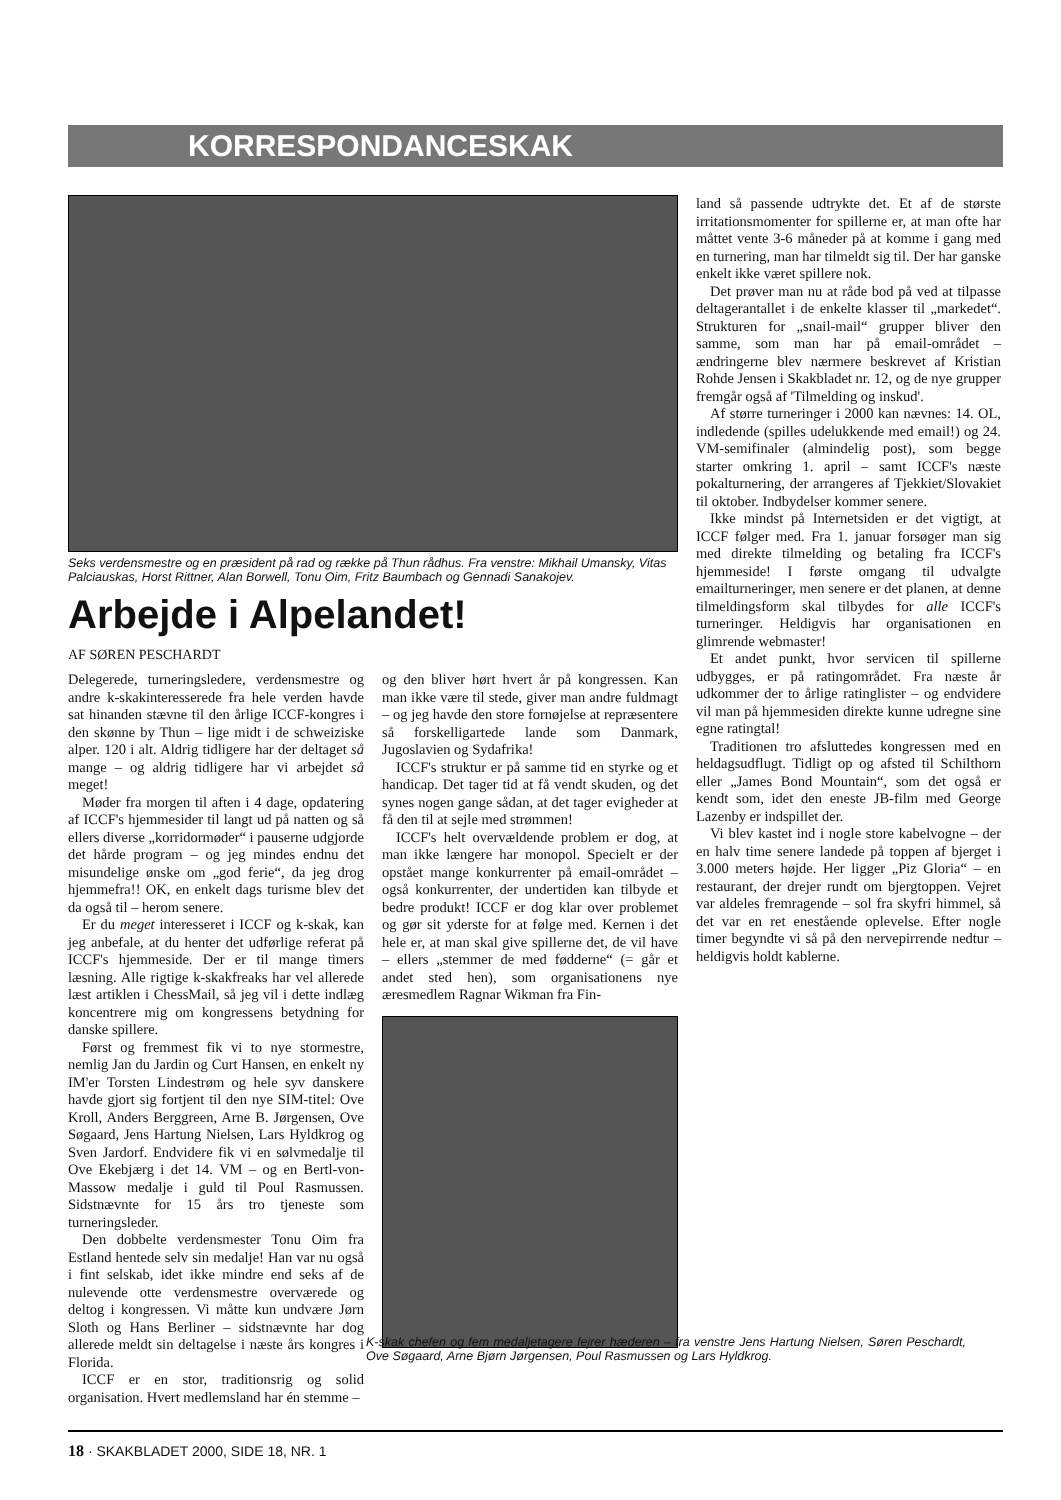KORRESPONDANCESKAK
Seks verdensmestre og en præsident på rad og række på Thun rådhus. Fra venstre: Mikhail Umansky, Vitas Palciauskas, Horst Rittner, Alan Borwell, Tonu Oim, Fritz Baumbach og Gennadi Sanakojev.
Arbejde i Alpelandet!
AF SØREN PESCHARDT
Delegerede, turneringsledere, verdensmestre og andre k-skakinteresserede fra hele verden havde sat hinanden stævne til den årlige ICCF-kongres i den skønne by Thun – lige midt i de schweiziske alper. 120 i alt. Aldrig tidligere har der deltaget så mange – og aldrig tidligere har vi arbejdet så meget!
Møder fra morgen til aften i 4 dage, opdatering af ICCF's hjemmesider til langt ud på natten og så ellers diverse „korridormøder“ i pauserne udgjorde det hårde program – og jeg mindes endnu det misundelige ønske om „god ferie“, da jeg drog hjemmefra!! OK, en enkelt dags turisme blev det da også til – herom senere.
Er du meget interesseret i ICCF og k-skak, kan jeg anbefale, at du henter det udførlige referat på ICCF's hjemmeside. Der er til mange timers læsning. Alle rigtige k-skakfreaks har vel allerede læst artiklen i ChessMail, så jeg vil i dette indlæg koncentrere mig om kongressens betydning for danske spillere.
Først og fremmest fik vi to nye stormestre, nemlig Jan du Jardin og Curt Hansen, en enkelt ny IM'er Torsten Lindestrøm og hele syv danskere havde gjort sig fortjent til den nye SIM-titel: Ove Kroll, Anders Berggreen, Arne B. Jørgensen, Ove Søgaard, Jens Hartung Nielsen, Lars Hyldkrog og Sven Jardorf. Endvidere fik vi en sølvmedalje til Ove Ekebjærg i det 14. VM – og en Bertl-von-Massow medalje i guld til Poul Rasmussen. Sidstnævnte for 15 års tro tjeneste som turneringsleder.
Den dobbelte verdensmester Tonu Oim fra Estland hentede selv sin medalje! Han var nu også i fint selskab, idet ikke mindre end seks af de nulevende otte verdensmestre overværede og deltog i kongressen. Vi måtte kun undvære Jørn Sloth og Hans Berliner – sidstnævnte har dog allerede meldt sin deltagelse i næste års kongres i Florida.
ICCF er en stor, traditionsrig og solid organisation. Hvert medlemsland har én stemme –
og den bliver hørt hvert år på kongressen. Kan man ikke være til stede, giver man andre fuldmagt – og jeg havde den store fornøjelse at repræsentere så forskelligartede lande som Danmark, Jugoslavien og Sydafrika!
ICCF's struktur er på samme tid en styrke og et handicap. Det tager tid at få vendt skuden, og det synes nogen gange sådan, at det tager evigheder at få den til at sejle med strømmen!
ICCF's helt overvældende problem er dog, at man ikke længere har monopol. Specielt er der opstået mange konkurrenter på email-området – også konkurrenter, der undertiden kan tilbyde et bedre produkt! ICCF er dog klar over problemet og gør sit yderste for at følge med. Kernen i det hele er, at man skal give spillerne det, de vil have – ellers „stemmer de med fødderne“ (= går et andet sted hen), som organisationens nye æresmedlem Ragnar Wikman fra Fin-
land så passende udtrykte det. Et af de største irritationsmomenter for spillerne er, at man ofte har måttet vente 3-6 måneder på at komme i gang med en turnering, man har tilmeldt sig til. Der har ganske enkelt ikke været spillere nok.
Det prøver man nu at råde bod på ved at tilpasse deltagerantallet i de enkelte klasser til „markedet“. Strukturen for „snail-mail“ grupper bliver den samme, som man har på email-området – ændringerne blev nærmere beskrevet af Kristian Rohde Jensen i Skakbladet nr. 12, og de nye grupper fremgår også af 'Tilmelding og inskud'.
Af større turneringer i 2000 kan nævnes: 14. OL, indledende (spilles udelukkende med email!) og 24. VM-semifinaler (almindelig post), som begge starter omkring 1. april – samt ICCF's næste pokalturnering, der arrangeres af Tjekkiet/Slovakiet til oktober. Indbydelser kommer senere.
Ikke mindst på Internetsiden er det vigtigt, at ICCF følger med. Fra 1. januar forsøger man sig med direkte tilmelding og betaling fra ICCF's hjemmeside! I første omgang til udvalgte emailturneringer, men senere er det planen, at denne tilmeldingsform skal tilbydes for alle ICCF's turneringer. Heldigvis har organisationen en glimrende webmaster!
Et andet punkt, hvor servicen til spillerne udbygges, er på ratingområdet. Fra næste år udkommer der to årlige ratinglister – og endvidere vil man på hjemmesiden direkte kunne udregne sine egne ratingtal!
Traditionen tro afsluttedes kongressen med en heldagsudflugt. Tidligt op og afsted til Schilthorn eller „James Bond Mountain“, som det også er kendt som, idet den eneste JB-film med George Lazenby er indspillet der.
Vi blev kastet ind i nogle store kabelvogne – der en halv time senere landede på toppen af bjerget i 3.000 meters højde. Her ligger „Piz Gloria“ – en restaurant, der drejer rundt om bjergtoppen. Vejret var aldeles fremragende – sol fra skyfri himmel, så det var en ret enestående oplevelse. Efter nogle timer begyndte vi så på den nervepirrende nedtur – heldigvis holdt kablerne.
K-skak chefen og fem medaljetagere fejrer hæderen – fra venstre Jens Hartung Nielsen, Søren Peschardt, Ove Søgaard, Arne Bjørn Jørgensen, Poul Rasmussen og Lars Hyldkrog.
18 · SKAKBLADET 2000, SIDE 18, NR. 1